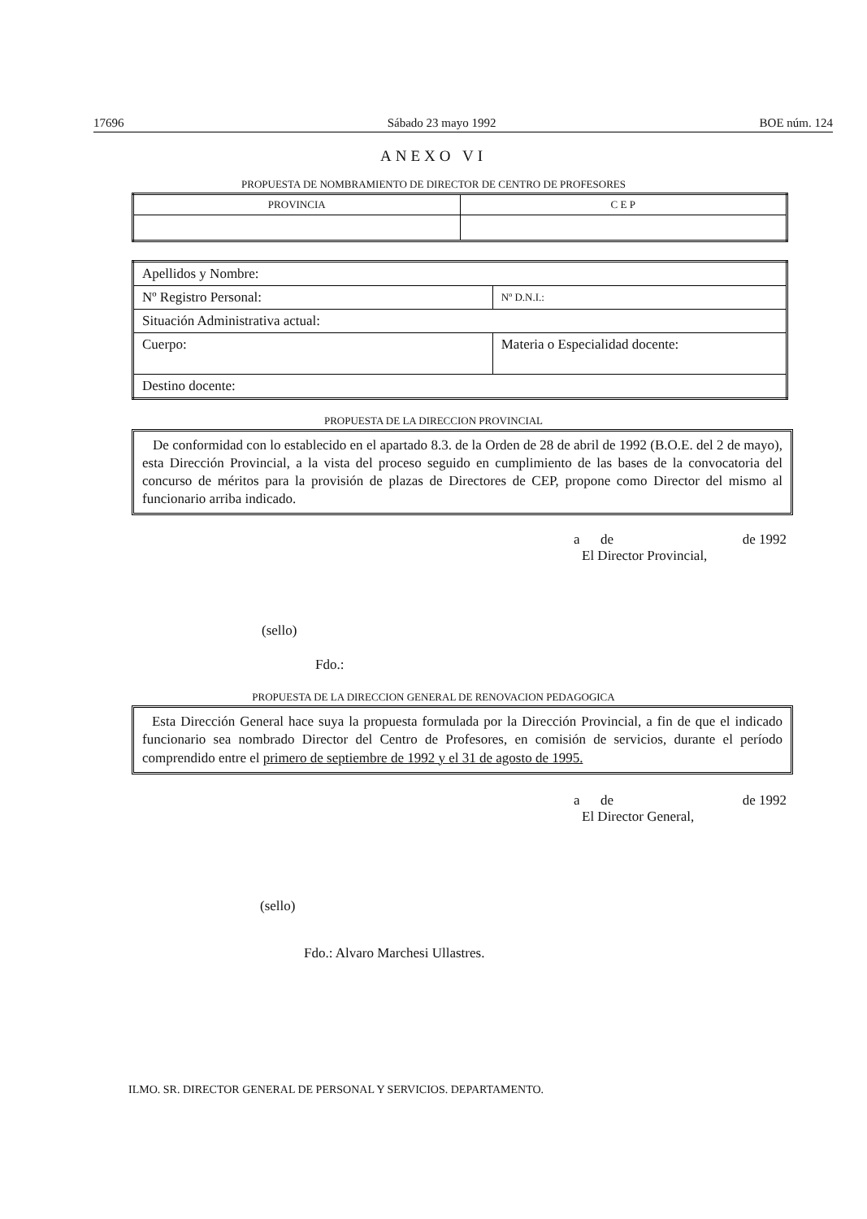17696 Sábado 23 mayo 1992 BOE núm. 124
ANEXO VI
PROPUESTA DE NOMBRAMIENTO DE DIRECTOR DE CENTRO DE PROFESORES
| PROVINCIA | C E P |
| Apellidos y Nombre: | |
| Nº Registro Personal: | Nº D.N.I.: |
| Situación Administrativa actual: | |
| Cuerpo: | Materia o Especialidad docente: |
| Destino docente: | |
PROPUESTA DE LA DIRECCION PROVINCIAL
De conformidad con lo establecido en el apartado 8.3. de la Orden de 28 de abril de 1992 (B.O.E. del 2 de mayo), esta Dirección Provincial, a la vista del proceso seguido en cumplimiento de las bases de la convocatoria del concurso de méritos para la provisión de plazas de Directores de CEP, propone como Director del mismo al funcionario arriba indicado.
a de de 1992
El Director Provincial,
(sello)
Fdo.:
PROPUESTA DE LA DIRECCION GENERAL DE RENOVACION PEDAGOGICA
Esta Dirección General hace suya la propuesta formulada por la Dirección Provincial, a fin de que el indicado funcionario sea nombrado Director del Centro de Profesores, en comisión de servicios, durante el período comprendido entre el primero de septiembre de 1992 y el 31 de agosto de 1995.
a de de 1992
El Director General,
(sello)
Fdo.: Alvaro Marchesi Ullastres.
ILMO. SR. DIRECTOR GENERAL DE PERSONAL Y SERVICIOS. DEPARTAMENTO.